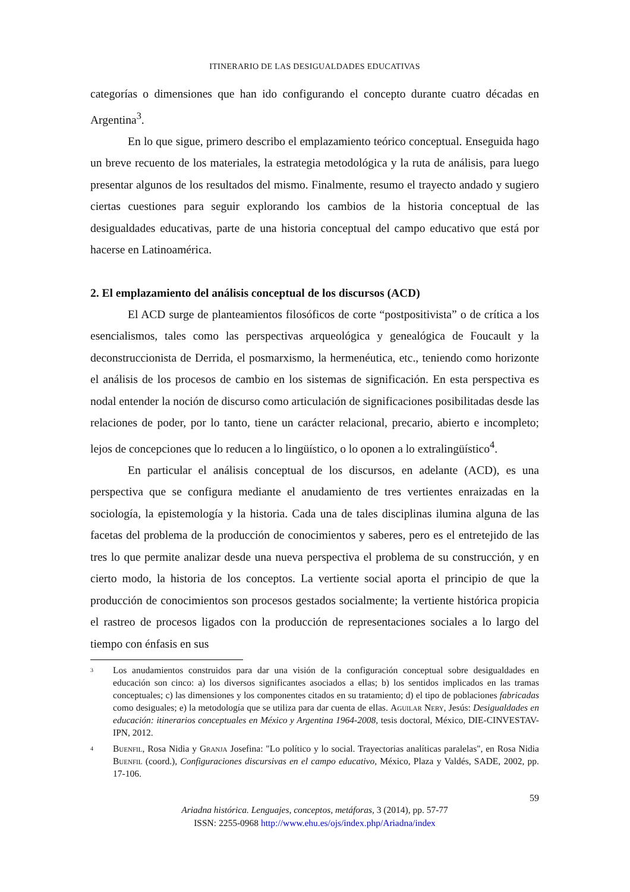ITINERARIO DE LAS DESIGUALDADES EDUCATIVAS
categorías o dimensiones que han ido configurando el concepto durante cuatro décadas en Argentina<sup>3</sup>.
En lo que sigue, primero describo el emplazamiento teórico conceptual. Enseguida hago un breve recuento de los materiales, la estrategia metodológica y la ruta de análisis, para luego presentar algunos de los resultados del mismo. Finalmente, resumo el trayecto andado y sugiero ciertas cuestiones para seguir explorando los cambios de la historia conceptual de las desigualdades educativas, parte de una historia conceptual del campo educativo que está por hacerse en Latinoamérica.
2. El emplazamiento del análisis conceptual de los discursos (ACD)
El ACD surge de planteamientos filosóficos de corte “postpositivista” o de crítica a los esencialismos, tales como las perspectivas arqueológica y genealógica de Foucault y la deconstruccionista de Derrida, el posmarxismo, la hermenéutica, etc., teniendo como horizonte el análisis de los procesos de cambio en los sistemas de significación. En esta perspectiva es nodal entender la noción de discurso como articulación de significaciones posibilitadas desde las relaciones de poder, por lo tanto, tiene un carácter relacional, precario, abierto e incompleto; lejos de concepciones que lo reducen a lo lingüístico, o lo oponen a lo extralingüístico<sup>4</sup>.
En particular el análisis conceptual de los discursos, en adelante (ACD), es una perspectiva que se configura mediante el anudamiento de tres vertientes enraizadas en la sociología, la epistemología y la historia. Cada una de tales disciplinas ilumina alguna de las facetas del problema de la producción de conocimientos y saberes, pero es el entretejido de las tres lo que permite analizar desde una nueva perspectiva el problema de su construcción, y en cierto modo, la historia de los conceptos. La vertiente social aporta el principio de que la producción de conocimientos son procesos gestados socialmente; la vertiente histórica propicia el rastreo de procesos ligados con la producción de representaciones sociales a lo largo del tiempo con énfasis en sus
<sup>3</sup>
Los anudamientos construidos para dar una visión de la configuración conceptual sobre desigualdades en educación son cinco: a) los diversos significantes asociados a ellas; b) los sentidos implicados en las tramas conceptuales; c) las dimensiones y los componentes citados en su tratamiento; d) el tipo de poblaciones fabricadas como desiguales; e) la metodología que se utiliza para dar cuenta de ellas. Aguilar Nery, Jesús: Desigualdades en educación: itinerarios conceptuales en México y Argentina 1964-2008, tesis doctoral, México, DIE-CINVESTAV-IPN, 2012.
<sup>4</sup>
Buenfil, Rosa Nidia y Granja Josefina: "Lo político y lo social. Trayectorias analíticas paralelas", en Rosa Nidia Buenfil (coord.), Configuraciones discursivas en el campo educativo, México, Plaza y Valdés, SADE, 2002, pp. 17-106.
59
Ariadna histórica. Lenguajes, conceptos, metáforas, 3 (2014), pp. 57-77
ISSN: 2255-0968 http://www.ehu.es/ojs/index.php/Ariadna/index